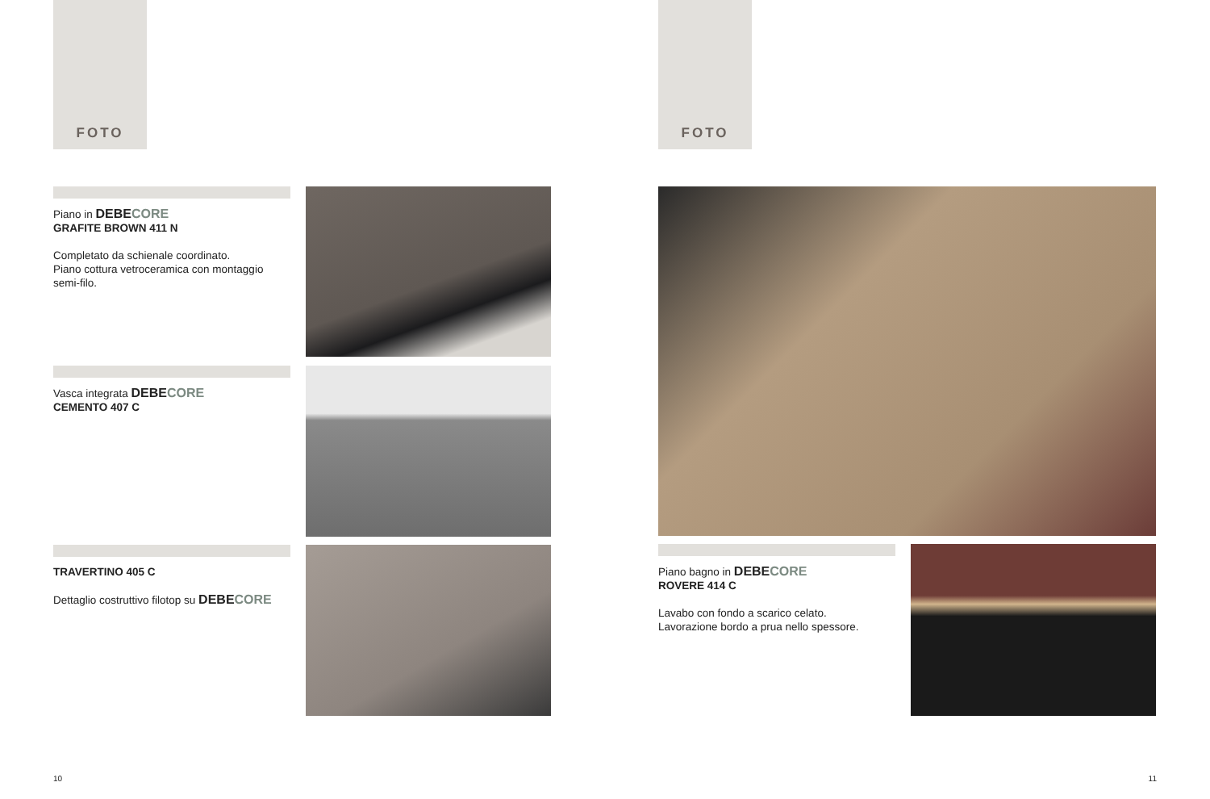FOTO
Piano in DEBECORE
GRAFITE BROWN 411 N
Completato da schienale coordinato.
Piano cottura vetroceramica con montaggio semi-filo.
Vasca integrata DEBECORE
CEMENTO 407 C
TRAVERTINO 405 C
Dettaglio costruttivo filotop su DEBECORE
10
FOTO
Piano bagno in DEBECORE
ROVERE 414 C
Lavabo con fondo a scarico celato.
Lavorazione bordo a prua nello spessore.
11